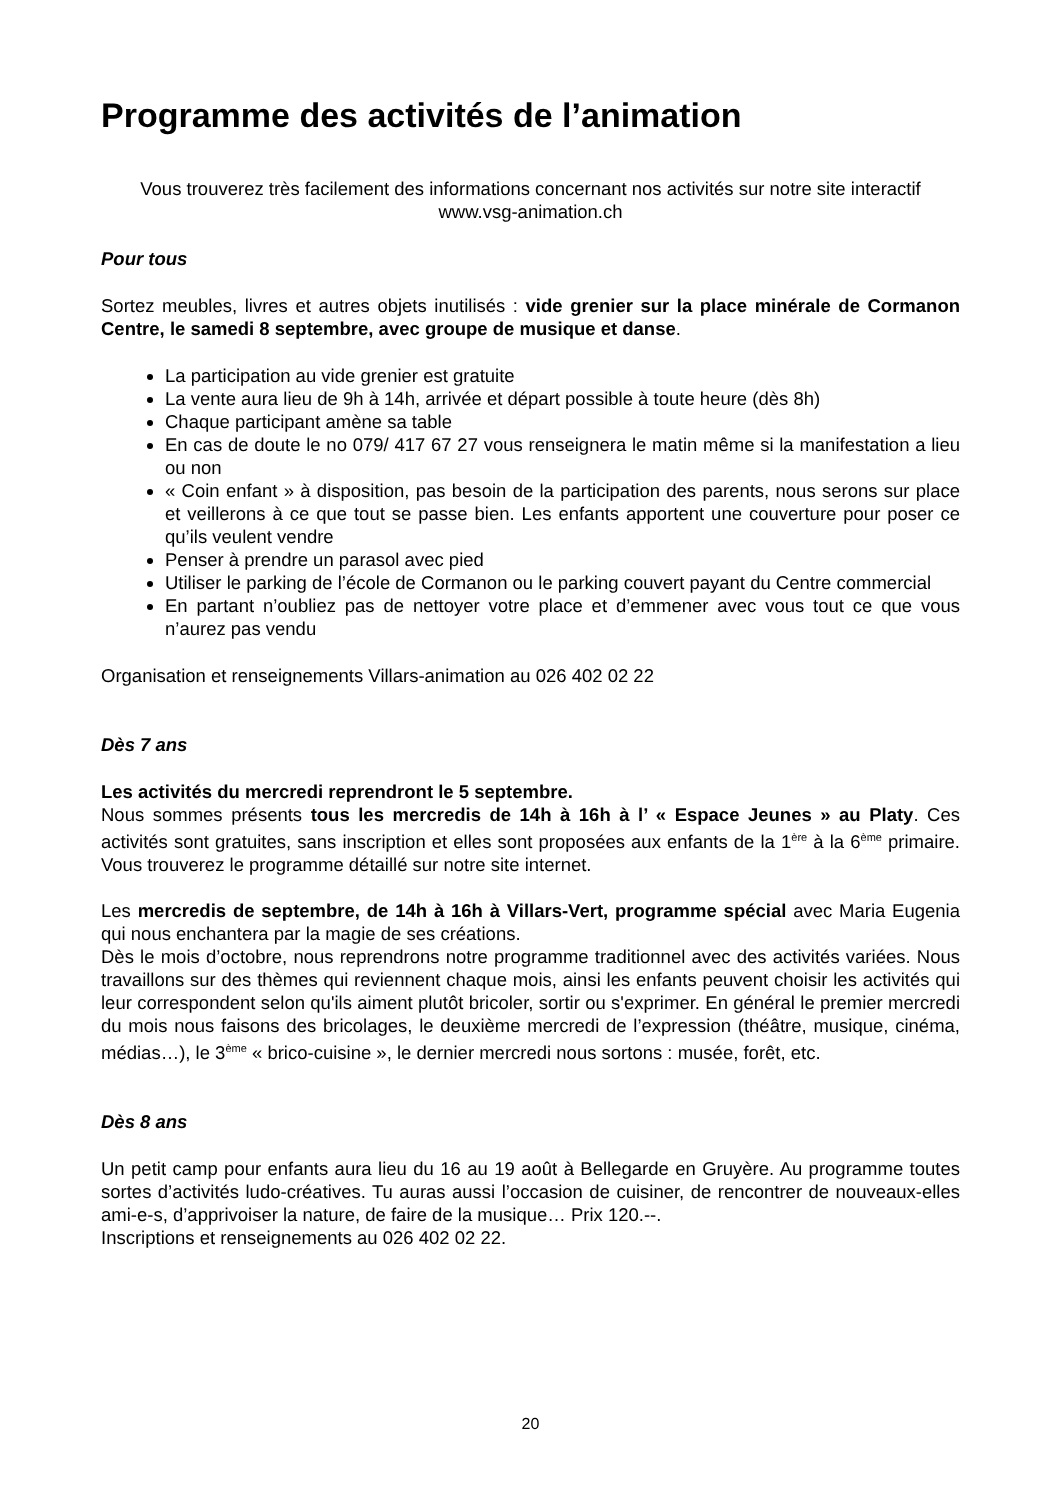Programme des activités de l’animation
Vous trouverez très facilement des informations concernant nos activités sur notre site interactif
www.vsg-animation.ch
Pour tous
Sortez meubles, livres et autres objets inutilisés : vide grenier sur la place minérale de Cormanon Centre, le samedi 8 septembre, avec groupe de musique et danse.
La participation au vide grenier est gratuite
La vente aura lieu de 9h à 14h, arrivée et départ possible à toute heure (dès 8h)
Chaque participant amène sa table
En cas de doute le no 079/ 417 67 27 vous renseignera le matin même si la manifestation a lieu ou non
« Coin enfant » à disposition, pas besoin de la participation des parents, nous serons sur place et veillerons à ce que tout se passe bien. Les enfants apportent une couverture pour poser ce qu’ils veulent vendre
Penser à prendre un parasol avec pied
Utiliser le parking de l’école de Cormanon ou le parking couvert payant du Centre commercial
En partant n’oubliez pas de nettoyer votre place et d’emmener avec vous tout ce que vous n’aurez pas vendu
Organisation et renseignements Villars-animation au 026 402 02 22
Dès 7 ans
Les activités du mercredi reprendront le 5 septembre.
Nous sommes présents tous les mercredis de 14h à 16h à l’ « Espace Jeunes » au Platy. Ces activités sont gratuites, sans inscription et elles sont proposées aux enfants de la 1<sup>ère</sup> à la 6<sup>ème</sup> primaire. Vous trouverez le programme détaillé sur notre site internet.
Les mercredis de septembre, de 14h à 16h à Villars-Vert, programme spécial avec Maria Eugenia qui nous enchantera par la magie de ses créations.
Dès le mois d’octobre, nous reprendrons notre programme traditionnel avec des activités variées. Nous travaillons sur des thèmes qui reviennent chaque mois, ainsi les enfants peuvent choisir les activités qui leur correspondent selon qu'ils aiment plutôt bricoler, sortir ou s'exprimer. En général le premier mercredi du mois nous faisons des bricolages, le deuxième mercredi de l’expression (théâtre, musique, cinéma, médias…), le 3<sup>ème</sup> « brico-cuisine », le dernier mercredi nous sortons : musée, forêt, etc.
Dès 8 ans
Un petit camp pour enfants aura lieu du 16 au 19 août à Bellegarde en Gruyère. Au programme toutes sortes d’activités ludo-créatives. Tu auras aussi l’occasion de cuisiner, de rencontrer de nouveaux-elles ami-e-s, d’apprivoiser la nature, de faire de la musique… Prix 120.--.
Inscriptions et renseignements au 026 402 02 22.
20